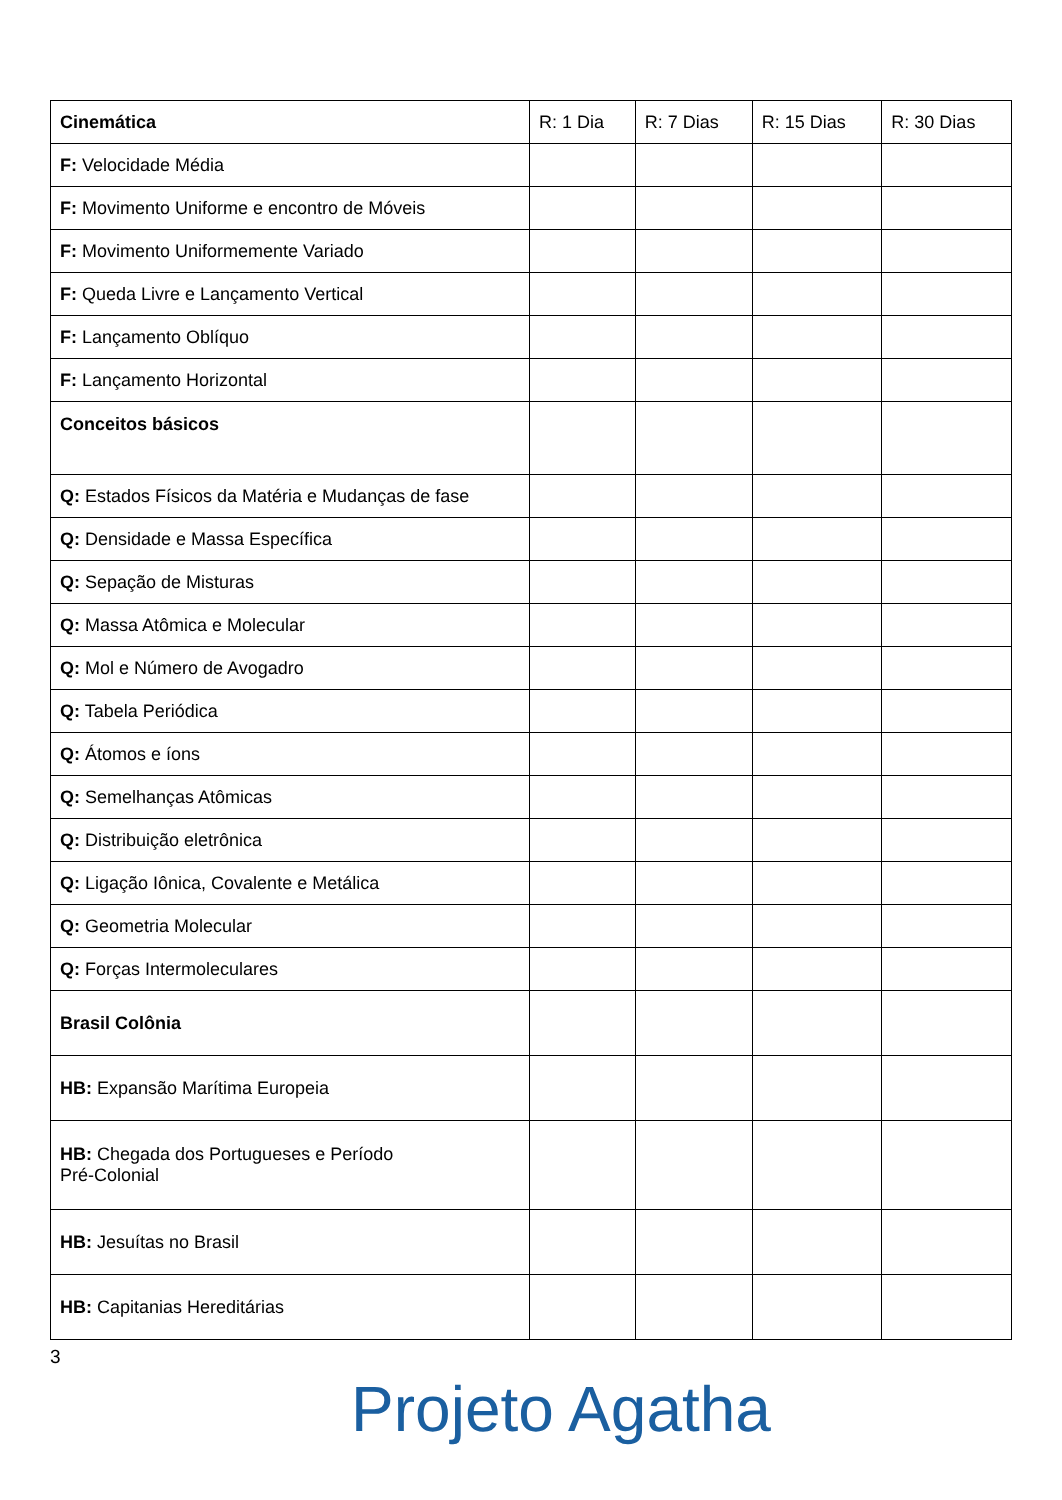| Cinemática | R: 1 Dia | R: 7 Dias | R: 15 Dias | R: 30 Dias |
| --- | --- | --- | --- | --- |
| F: Velocidade Média | | | | |
| F: Movimento Uniforme e encontro de Móveis | | | | |
| F: Movimento Uniformemente Variado | | | | |
| F: Queda Livre e Lançamento Vertical | | | | |
| F: Lançamento Oblíquo | | | | |
| F: Lançamento Horizontal | | | | |
| Conceitos básicos | | | | |
| Q: Estados Físicos da Matéria e Mudanças de fase | | | | |
| Q: Densidade e Massa Específica | | | | |
| Q: Sepação de Misturas | | | | |
| Q: Massa Atômica e Molecular | | | | |
| Q: Mol e Número de Avogadro | | | | |
| Q: Tabela Periódica | | | | |
| Q: Átomos e íons | | | | |
| Q: Semelhanças Atômicas | | | | |
| Q: Distribuição eletrônica | | | | |
| Q: Ligação Iônica, Covalente e Metálica | | | | |
| Q: Geometria Molecular | | | | |
| Q: Forças Intermoleculares | | | | |
| Brasil Colônia | | | | |
| HB: Expansão Marítima Europeia | | | | |
| HB: Chegada dos Portugueses e Período Pré-Colonial | | | | |
| HB: Jesuítas no Brasil | | | | |
| HB: Capitanias Hereditárias | | | | |
3
Projeto Agatha